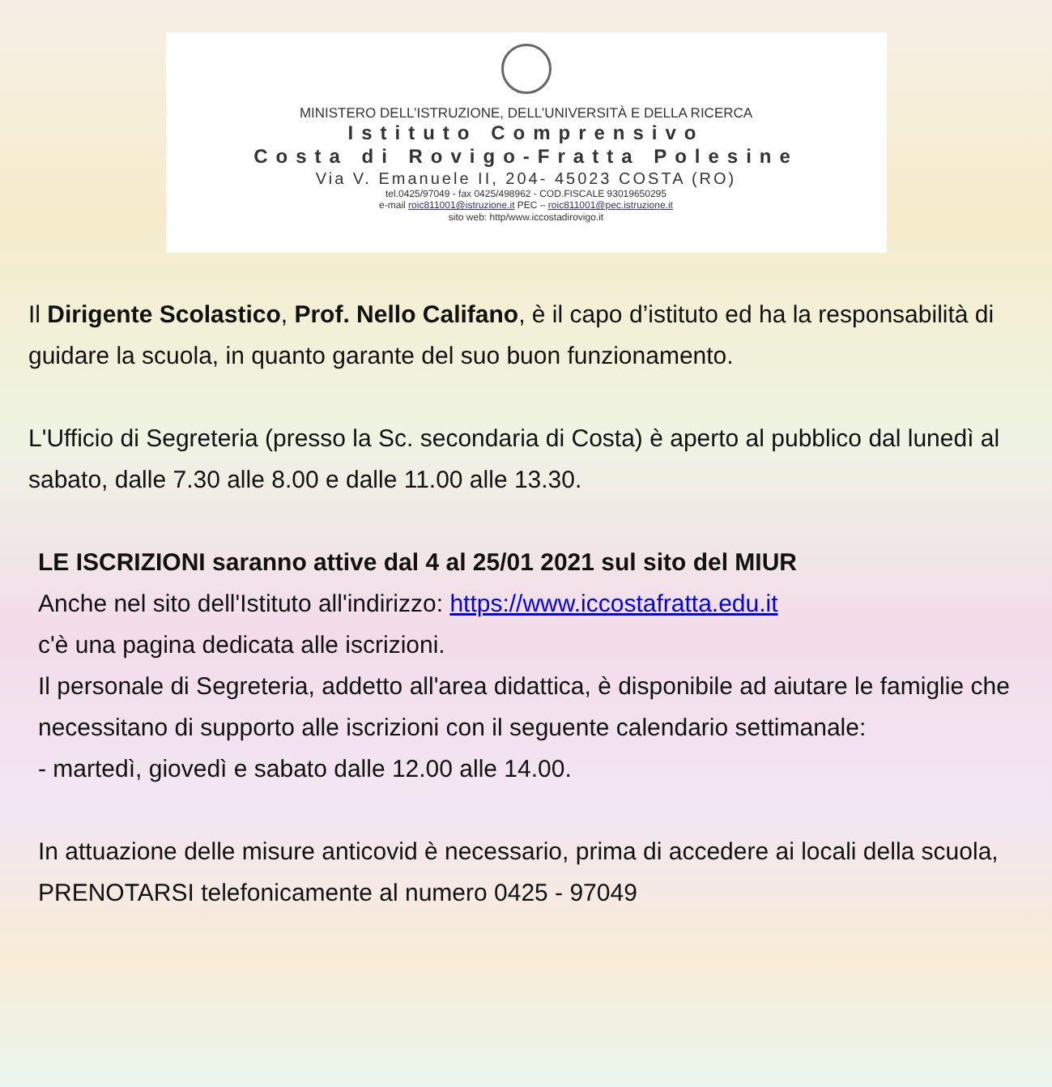MINISTERO DELL’ISTRUZIONE, DELL’UNIVERSITÀ E DELLA RICERCA
Istituto Comprensivo
Costa di Rovigo-Fratta Polesine
Via V. Emanuele II, 204- 45023 COSTA (RO)
tel.0425/97049 - fax 0425/498962 - COD.FISCALE 93019650295
e-mail roic811001@istruzione.it PEC – roic811001@pec.istruzione.it
sito web: http/www.iccostadirovigo.it
Il Dirigente Scolastico, Prof. Nello Califano, è il capo d’istituto ed ha la responsabilità di guidare la scuola, in quanto garante del suo buon funzionamento.
L'Ufficio di Segreteria (presso la Sc. secondaria di Costa) è aperto al pubblico dal lunedì al sabato, dalle 7.30 alle 8.00 e dalle 11.00 alle 13.30.
LE ISCRIZIONI saranno attive dal 4 al 25/01 2021 sul sito del MIUR
Anche nel sito dell'Istituto all'indirizzo: https://www.iccostafratta.edu.it
c'è una pagina dedicata alle iscrizioni.
Il personale di Segreteria, addetto all'area didattica, è disponibile ad aiutare le famiglie che necessitano di supporto alle iscrizioni con il seguente calendario settimanale:
- martedì, giovedì e sabato dalle 12.00 alle 14.00.
In attuazione delle misure anticovid è necessario, prima di accedere ai locali della scuola, PRENOTARSI telefonicamente al numero 0425 - 97049